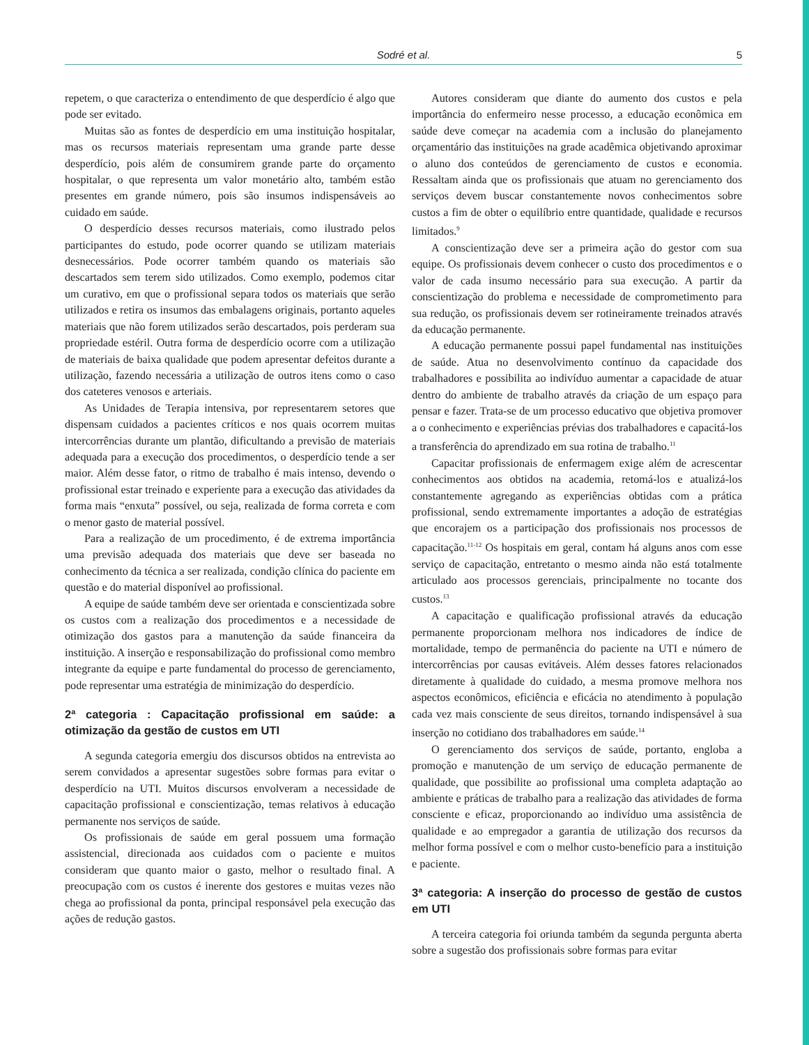Sodré et al. 5
repetem, o que caracteriza o entendimento de que desperdício é algo que pode ser evitado.
Muitas são as fontes de desperdício em uma instituição hospitalar, mas os recursos materiais representam uma grande parte desse desperdício, pois além de consumirem grande parte do orçamento hospitalar, o que representa um valor monetário alto, também estão presentes em grande número, pois são insumos indispensáveis ao cuidado em saúde.
O desperdício desses recursos materiais, como ilustrado pelos participantes do estudo, pode ocorrer quando se utilizam materiais desnecessários. Pode ocorrer também quando os materiais são descartados sem terem sido utilizados. Como exemplo, podemos citar um curativo, em que o profissional separa todos os materiais que serão utilizados e retira os insumos das embalagens originais, portanto aqueles materiais que não forem utilizados serão descartados, pois perderam sua propriedade estéril. Outra forma de desperdício ocorre com a utilização de materiais de baixa qualidade que podem apresentar defeitos durante a utilização, fazendo necessária a utilização de outros itens como o caso dos cateteres venosos e arteriais.
As Unidades de Terapia intensiva, por representarem setores que dispensam cuidados a pacientes críticos e nos quais ocorrem muitas intercorrências durante um plantão, dificultando a previsão de materiais adequada para a execução dos procedimentos, o desperdício tende a ser maior. Além desse fator, o ritmo de trabalho é mais intenso, devendo o profissional estar treinado e experiente para a execução das atividades da forma mais “enxuta” possível, ou seja, realizada de forma correta e com o menor gasto de material possível.
Para a realização de um procedimento, é de extrema importância uma previsão adequada dos materiais que deve ser baseada no conhecimento da técnica a ser realizada, condição clínica do paciente em questão e do material disponível ao profissional.
A equipe de saúde também deve ser orientada e conscientizada sobre os custos com a realização dos procedimentos e a necessidade de otimização dos gastos para a manutenção da saúde financeira da instituição. A inserção e responsabilização do profissional como membro integrante da equipe e parte fundamental do processo de gerenciamento, pode representar uma estratégia de minimização do desperdício.
2ª categoria : Capacitação profissional em saúde: a otimização da gestão de custos em UTI
A segunda categoria emergiu dos discursos obtidos na entrevista ao serem convidados a apresentar sugestões sobre formas para evitar o desperdício na UTI. Muitos discursos envolveram a necessidade de capacitação profissional e conscientização, temas relativos à educação permanente nos serviços de saúde.
Os profissionais de saúde em geral possuem uma formação assistencial, direcionada aos cuidados com o paciente e muitos consideram que quanto maior o gasto, melhor o resultado final. A preocupação com os custos é inerente dos gestores e muitas vezes não chega ao profissional da ponta, principal responsável pela execução das ações de redução gastos.
Autores consideram que diante do aumento dos custos e pela importância do enfermeiro nesse processo, a educação econômica em saúde deve começar na academia com a inclusão do planejamento orçamentário das instituições na grade acadêmica objetivando aproximar o aluno dos conteúdos de gerenciamento de custos e economia. Ressaltam ainda que os profissionais que atuam no gerenciamento dos serviços devem buscar constantemente novos conhecimentos sobre custos a fim de obter o equilíbrio entre quantidade, qualidade e recursos limitados.<sup>9</sup>
A conscientização deve ser a primeira ação do gestor com sua equipe. Os profissionais devem conhecer o custo dos procedimentos e o valor de cada insumo necessário para sua execução. A partir da conscientização do problema e necessidade de comprometimento para sua redução, os profissionais devem ser rotineiramente treinados através da educação permanente.
A educação permanente possui papel fundamental nas instituições de saúde. Atua no desenvolvimento contínuo da capacidade dos trabalhadores e possibilita ao indivíduo aumentar a capacidade de atuar dentro do ambiente de trabalho através da criação de um espaço para pensar e fazer. Trata-se de um processo educativo que objetiva promover a o conhecimento e experiências prévias dos trabalhadores e capacitá-los a transferência do aprendizado em sua rotina de trabalho.<sup>11</sup>
Capacitar profissionais de enfermagem exige além de acrescentar conhecimentos aos obtidos na academia, retomá-los e atualizá-los constantemente agregando as experiências obtidas com a prática profissional, sendo extremamente importantes a adoção de estratégias que encorajem os a participação dos profissionais nos processos de capacitação.<sup>11-12</sup> Os hospitais em geral, contam há alguns anos com esse serviço de capacitação, entretanto o mesmo ainda não está totalmente articulado aos processos gerenciais, principalmente no tocante dos custos.<sup>13</sup>
A capacitação e qualificação profissional através da educação permanente proporcionam melhora nos indicadores de índice de mortalidade, tempo de permanência do paciente na UTI e número de intercorrências por causas evitáveis. Além desses fatores relacionados diretamente à qualidade do cuidado, a mesma promove melhora nos aspectos econômicos, eficiência e eficácia no atendimento à população cada vez mais consciente de seus direitos, tornando indispensável à sua inserção no cotidiano dos trabalhadores em saúde.<sup>14</sup>
O gerenciamento dos serviços de saúde, portanto, engloba a promoção e manutenção de um serviço de educação permanente de qualidade, que possibilite ao profissional uma completa adaptação ao ambiente e práticas de trabalho para a realização das atividades de forma consciente e eficaz, proporcionando ao indivíduo uma assistência de qualidade e ao empregador a garantia de utilização dos recursos da melhor forma possível e com o melhor custo-benefício para a instituição e paciente.
3ª categoria: A inserção do processo de gestão de custos em UTI
A terceira categoria foi oriunda também da segunda pergunta aberta sobre a sugestão dos profissionais sobre formas para evitar